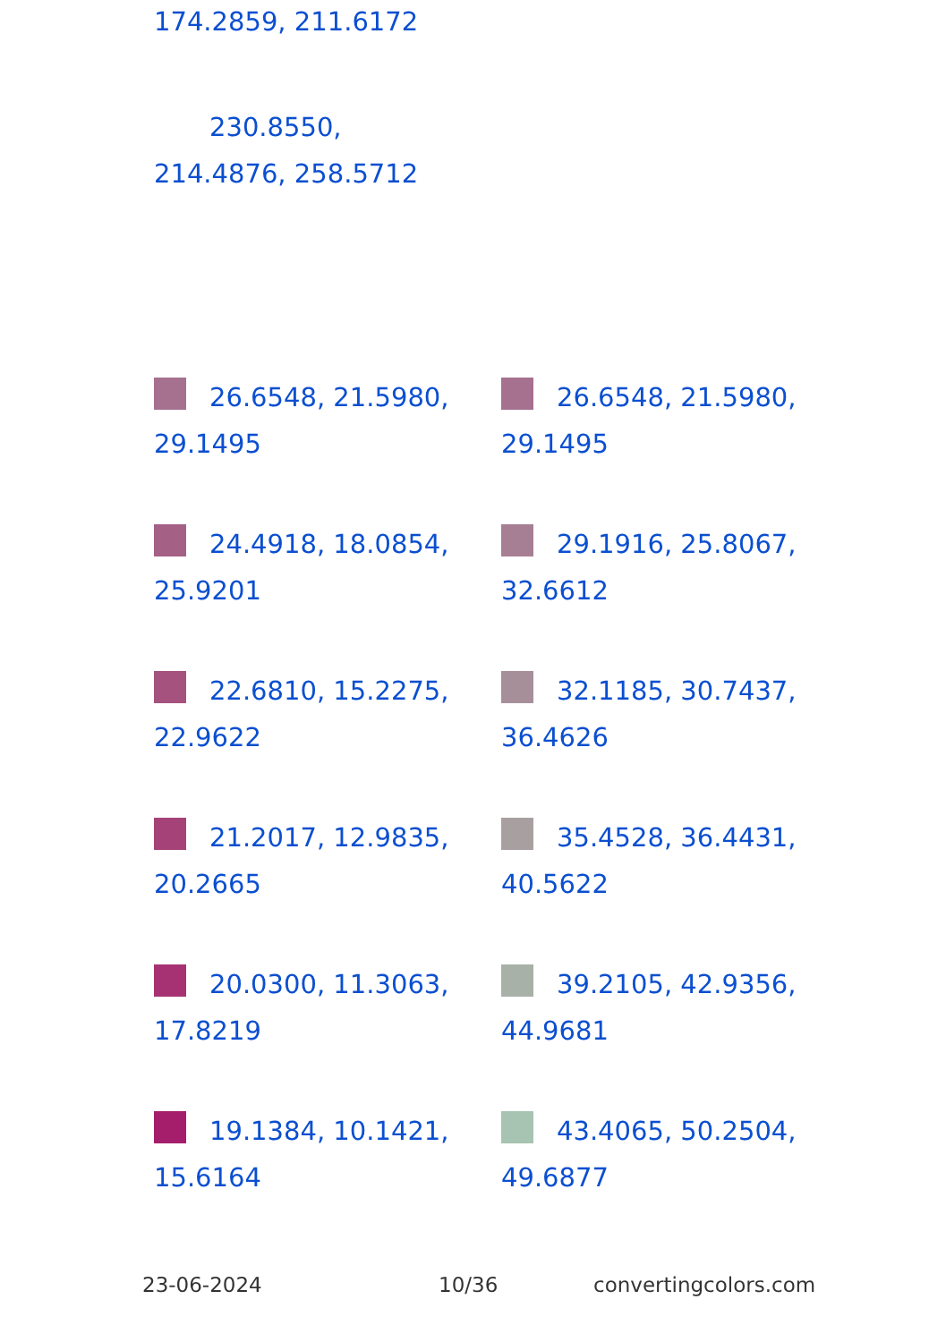174.2859, 211.6172
230.8550,
214.4876, 258.5712
26.6548, 21.5980,
29.1495
26.6548, 21.5980,
29.1495
24.4918, 18.0854,
25.9201
29.1916, 25.8067,
32.6612
22.6810, 15.2275,
22.9622
32.1185, 30.7437,
36.4626
21.2017, 12.9835,
20.2665
35.4528, 36.4431,
40.5622
20.0300, 11.3063,
17.8219
39.2105, 42.9356,
44.9681
19.1384, 10.1421,
15.6164
43.4065, 50.2504,
49.6877
23-06-2024 10/36 convertingcolors.com